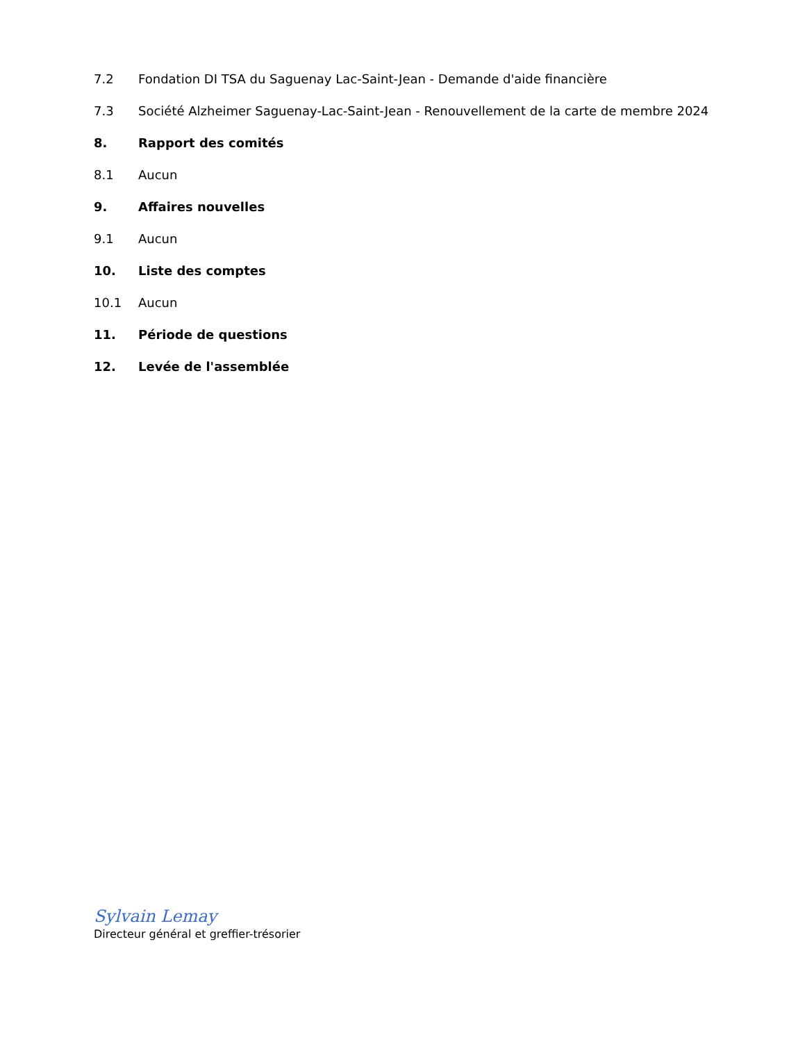7.2 Fondation DI TSA du Saguenay Lac-Saint-Jean - Demande d'aide financière
7.3 Société Alzheimer Saguenay-Lac-Saint-Jean - Renouvellement de la carte de membre 2024
8. Rapport des comités
8.1 Aucun
9. Affaires nouvelles
9.1 Aucun
10. Liste des comptes
10.1 Aucun
11. Période de questions
12. Levée de l'assemblée
Sylvain Lemay
Directeur général et greffier-trésorier